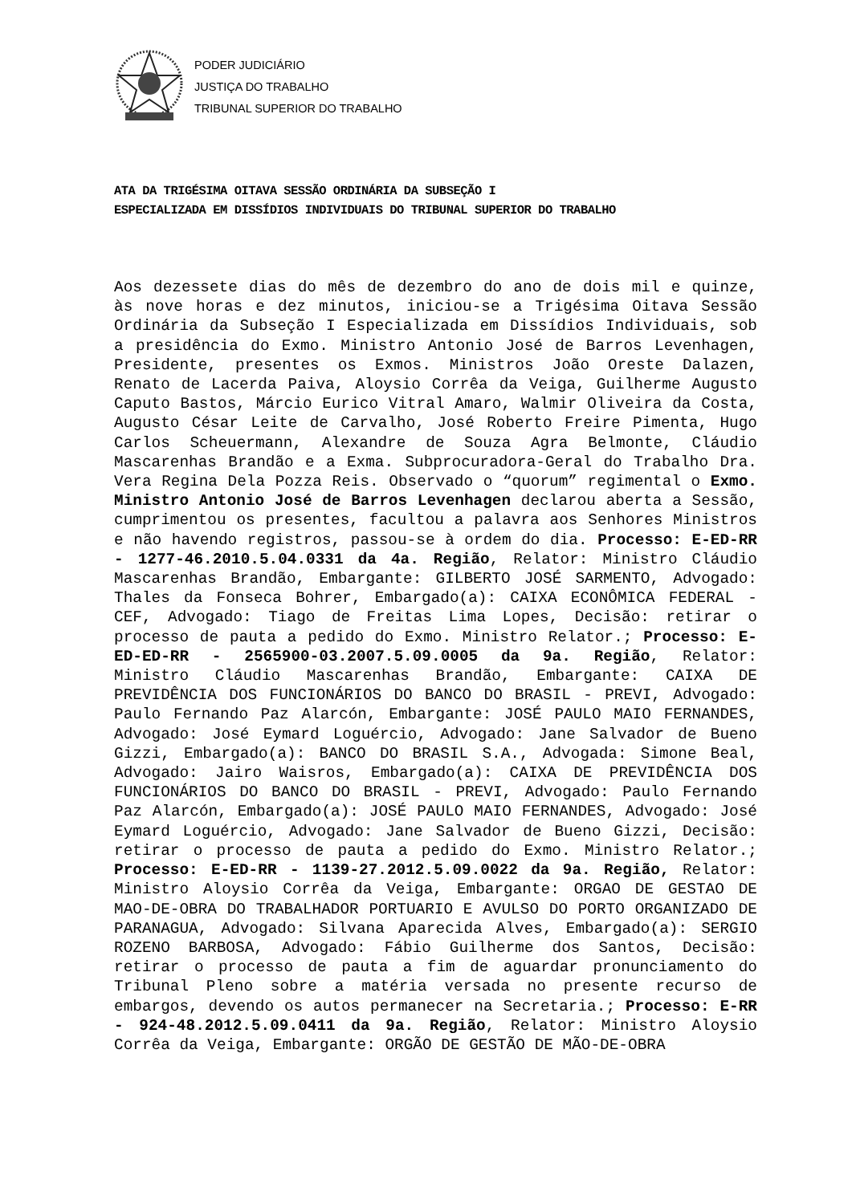PODER JUDICIÁRIO
JUSTIÇA DO TRABALHO
TRIBUNAL SUPERIOR DO TRABALHO
ATA DA TRIGÉSIMA OITAVA SESSÃO ORDINÁRIA DA SUBSEÇÃO I
ESPECIALIZADA EM DISSÍDIOS INDIVIDUAIS DO TRIBUNAL SUPERIOR DO TRABALHO
Aos dezessete dias do mês de dezembro do ano de dois mil e quinze, às nove horas e dez minutos, iniciou-se a Trigésima Oitava Sessão Ordinária da Subseção I Especializada em Dissídios Individuais, sob a presidência do Exmo. Ministro Antonio José de Barros Levenhagen, Presidente, presentes os Exmos. Ministros João Oreste Dalazen, Renato de Lacerda Paiva, Aloysio Corrêa da Veiga, Guilherme Augusto Caputo Bastos, Márcio Eurico Vitral Amaro, Walmir Oliveira da Costa, Augusto César Leite de Carvalho, José Roberto Freire Pimenta, Hugo Carlos Scheuermann, Alexandre de Souza Agra Belmonte, Cláudio Mascarenhas Brandão e a Exma. Subprocuradora-Geral do Trabalho Dra. Vera Regina Dela Pozza Reis. Observado o “quorum” regimental o Exmo. Ministro Antonio José de Barros Levenhagen declarou aberta a Sessão, cumprimentou os presentes, facultou a palavra aos Senhores Ministros e não havendo registros, passou-se à ordem do dia. Processo: E-ED-RR - 1277-46.2010.5.04.0331 da 4a. Região, Relator: Ministro Cláudio Mascarenhas Brandão, Embargante: GILBERTO JOSÉ SARMENTO, Advogado: Thales da Fonseca Bohrer, Embargado(a): CAIXA ECONÔMICA FEDERAL - CEF, Advogado: Tiago de Freitas Lima Lopes, Decisão: retirar o processo de pauta a pedido do Exmo. Ministro Relator.; Processo: E-ED-ED-RR - 2565900-03.2007.5.09.0005 da 9a. Região, Relator: Ministro Cláudio Mascarenhas Brandão, Embargante: CAIXA DE PREVIDÊNCIA DOS FUNCIONÁRIOS DO BANCO DO BRASIL - PREVI, Advogado: Paulo Fernando Paz Alarcón, Embargante: JOSÉ PAULO MAIO FERNANDES, Advogado: José Eymard Loguércio, Advogado: Jane Salvador de Bueno Gizzi, Embargado(a): BANCO DO BRASIL S.A., Advogada: Simone Beal, Advogado: Jairo Waisros, Embargado(a): CAIXA DE PREVIDÊNCIA DOS FUNCIONÁRIOS DO BANCO DO BRASIL - PREVI, Advogado: Paulo Fernando Paz Alarcón, Embargado(a): JOSÉ PAULO MAIO FERNANDES, Advogado: José Eymard Loguércio, Advogado: Jane Salvador de Bueno Gizzi, Decisão: retirar o processo de pauta a pedido do Exmo. Ministro Relator.; Processo: E-ED-RR - 1139-27.2012.5.09.0022 da 9a. Região, Relator: Ministro Aloysio Corrêa da Veiga, Embargante: ORGAO DE GESTAO DE MAO-DE-OBRA DO TRABALHADOR PORTUARIO E AVULSO DO PORTO ORGANIZADO DE PARANAGUA, Advogado: Silvana Aparecida Alves, Embargado(a): SERGIO ROZENO BARBOSA, Advogado: Fábio Guilherme dos Santos, Decisão: retirar o processo de pauta a fim de aguardar pronunciamento do Tribunal Pleno sobre a matéria versada no presente recurso de embargos, devendo os autos permanecer na Secretaria.; Processo: E-RR - 924-48.2012.5.09.0411 da 9a. Região, Relator: Ministro Aloysio Corrêa da Veiga, Embargante: ORGÃO DE GESTÃO DE MÃO-DE-OBRA